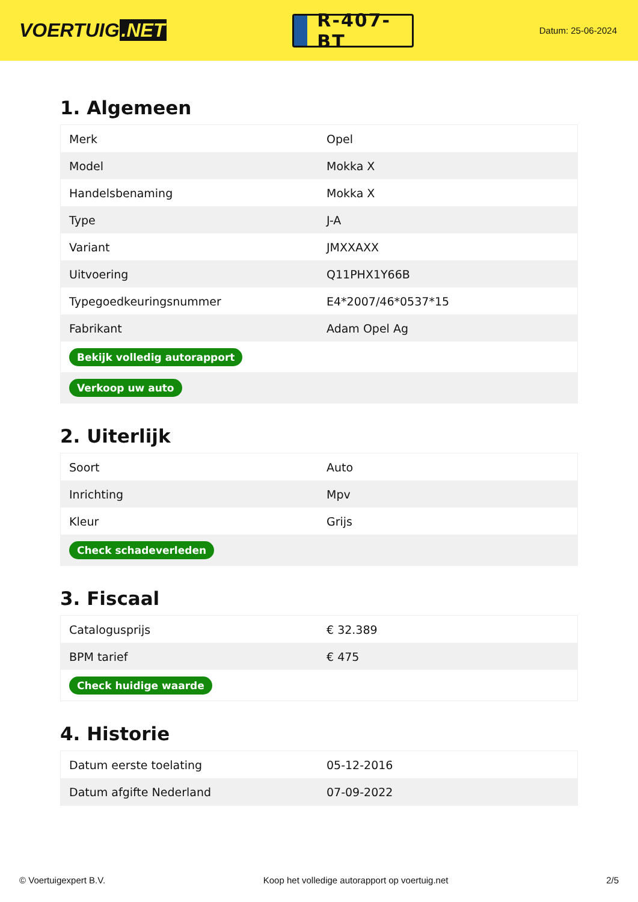VOERTUIG.NET
R-407-BT
Datum: 25-06-2024
1. Algemeen
| Merk | Opel |
| Model | Mokka X |
| Handelsbenaming | Mokka X |
| Type | J-A |
| Variant | JMXXAXX |
| Uitvoering | Q11PHX1Y66B |
| Typegoedkeuringsnummer | E4*2007/46*0537*15 |
| Fabrikant | Adam Opel Ag |
| Bekijk volledig autorapport | |
| Verkoop uw auto | |
2. Uiterlijk
| Soort | Auto |
| Inrichting | Mpv |
| Kleur | Grijs |
| Check schadeverleden | |
3. Fiscaal
| Catalogusprijs | € 32.389 |
| BPM tarief | € 475 |
| Check huidige waarde | |
4. Historie
| Datum eerste toelating | 05-12-2016 |
| Datum afgifte Nederland | 07-09-2022 |
© Voertuigexpert B.V. Koop het volledige autorapport op voertuig.net 2/5